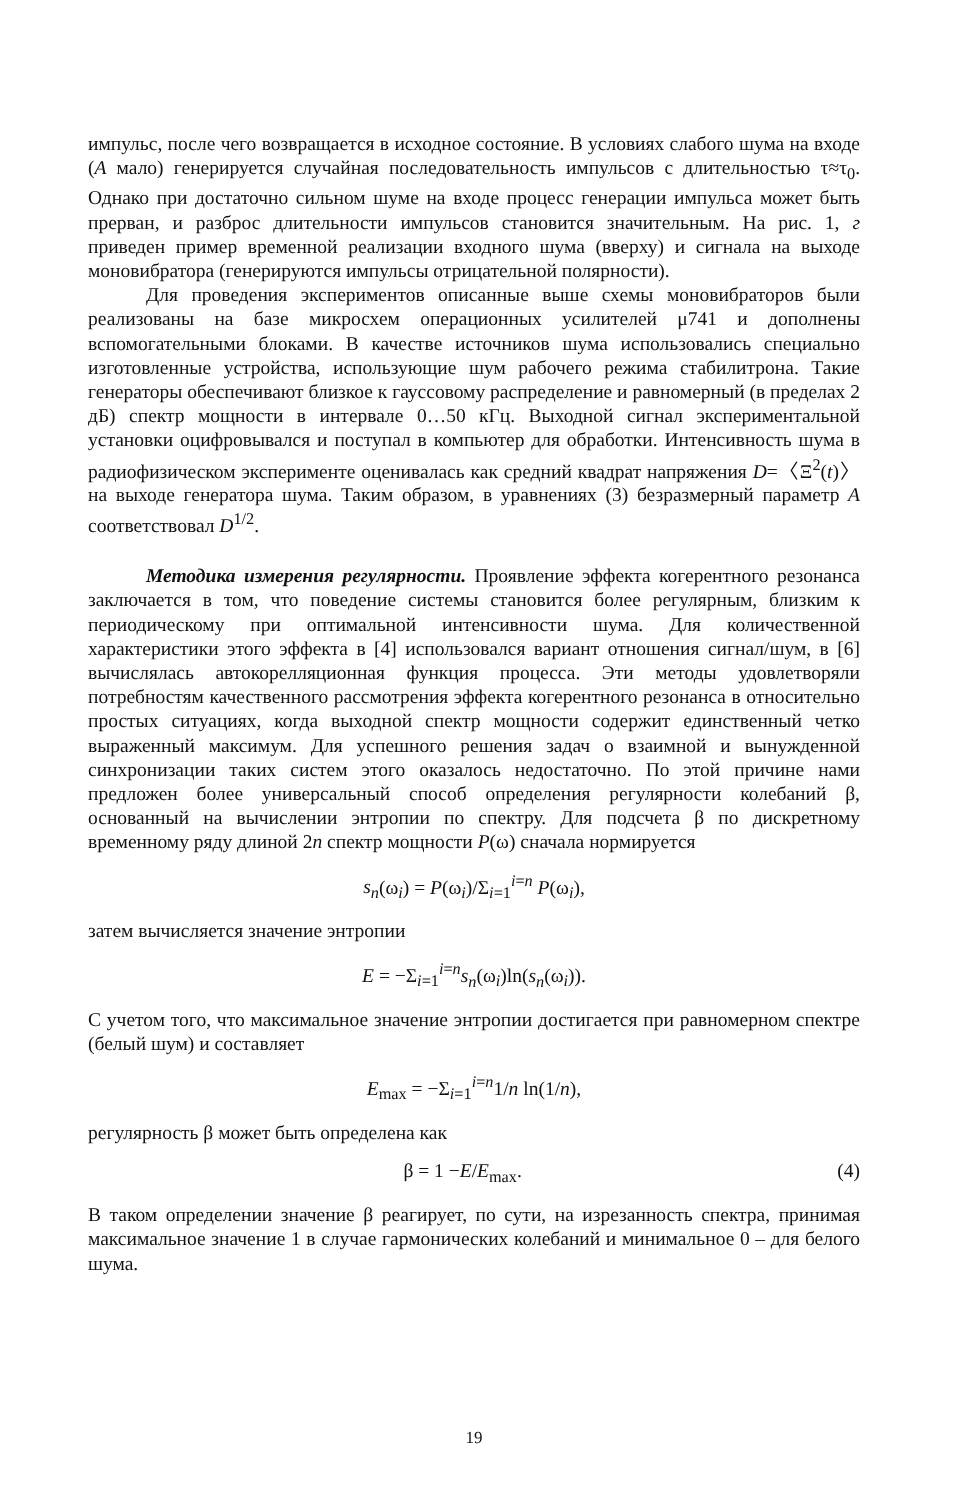импульс, после чего возвращается в исходное состояние. В условиях слабого шума на входе (A мало) генерируется случайная последовательность импульсов с длительностью τ≈τ<sub>0</sub>. Однако при достаточно сильном шуме на входе процесс генерации импульса может быть прерван, и разброс длительности импульсов становится значительным. На рис. 1, г приведен пример временной реализации входного шума (вверху) и сигнала на выходе моновибратора (генерируются импульсы отрицательной полярности).
Для проведения экспериментов описанные выше схемы моновибраторов были реализованы на базе микросхем операционных усилителей μ741 и дополнены вспомогательными блоками. В качестве источников шума использовались специально изготовленные устройства, использующие шум рабочего режима стабилитрона. Такие генераторы обеспечивают близкое к гауссовому распределение и равномерный (в пределах 2 дБ) спектр мощности в интервале 0…50 кГц. Выходной сигнал экспериментальной установки оцифровывался и поступал в компьютер для обработки. Интенсивность шума в радиофизическом эксперименте оценивалась как средний квадрат напряжения D=〈Ξ<sup>2</sup>(t)〉 на выходе генератора шума. Таким образом, в уравнениях (3) безразмерный параметр A соответствовал D<sup>1/2</sup>.
Методика измерения регулярности. Проявление эффекта когерентного резонанса заключается в том, что поведение системы становится более регулярным, близким к периодическому при оптимальной интенсивности шума. Для количественной характеристики этого эффекта в [4] использовался вариант отношения сигнал/шум, в [6] вычислялась автокорелляционная функция процесса. Эти методы удовлетворяли потребностям качественного рассмотрения эффекта когерентного резонанса в относительно простых ситуациях, когда выходной спектр мощности содержит единственный четко выраженный максимум. Для успешного решения задач о взаимной и вынужденной синхронизации таких систем этого оказалось недостаточно. По этой причине нами предложен более универсальный способ определения регулярности колебаний β, основанный на вычислении энтропии по спектру. Для подсчета β по дискретному временному ряду длиной 2n спектр мощности P(ω) сначала нормируется
s<sub>n</sub>(ω<sub>i</sub>) = P(ω<sub>i</sub>)/Σ<sub>i=1</sub><sup>i=n</sup> P(ω<sub>i</sub>),
затем вычисляется значение энтропии
E = −Σ<sub>i=1</sub><sup>i=n</sup>s<sub>n</sub>(ω<sub>i</sub>)ln(s<sub>n</sub>(ω<sub>i</sub>)).
С учетом того, что максимальное значение энтропии достигается при равномерном спектре (белый шум) и составляет
E<sub>max</sub> = −Σ<sub>i=1</sub><sup>i=n</sup>1/n ln(1/n),
регулярность β может быть определена как
β = 1 −E/E<sub>max</sub>. (4)
В таком определении значение β реагирует, по сути, на изрезанность спектра, принимая максимальное значение 1 в случае гармонических колебаний и минимальное 0 – для белого шума.
19